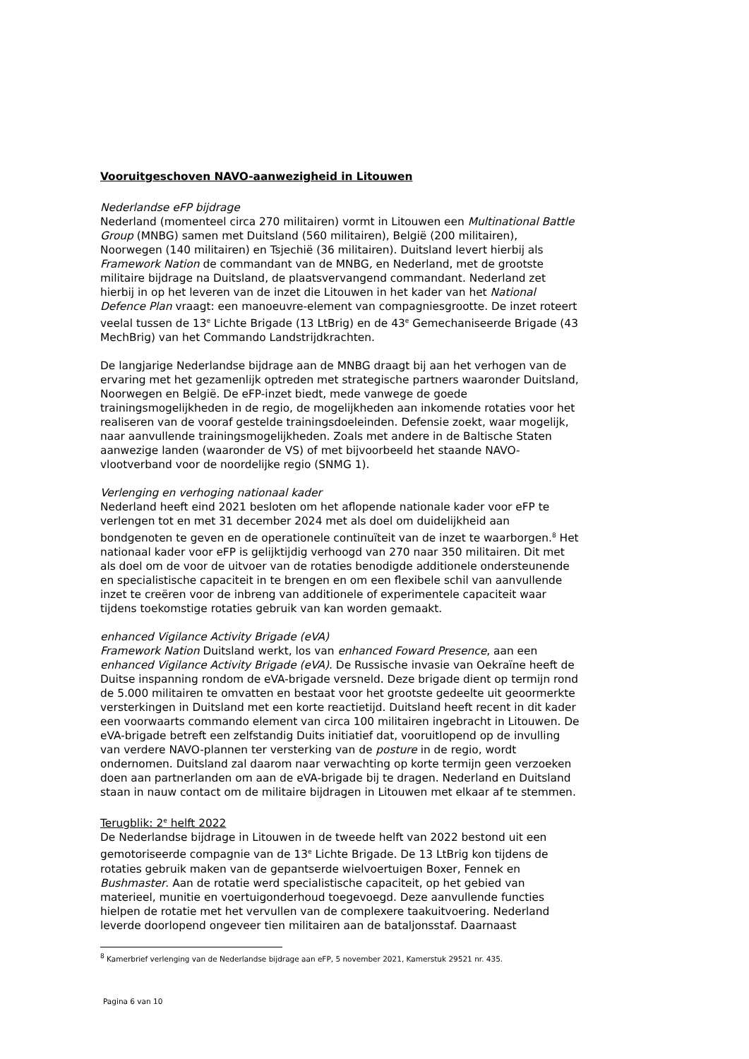Vooruitgeschoven NAVO-aanwezigheid in Litouwen
Nederlandse eFP bijdrage
Nederland (momenteel circa 270 militairen) vormt in Litouwen een Multinational Battle Group (MNBG) samen met Duitsland (560 militairen), België (200 militairen), Noorwegen (140 militairen) en Tsjechië (36 militairen). Duitsland levert hierbij als Framework Nation de commandant van de MNBG, en Nederland, met de grootste militaire bijdrage na Duitsland, de plaatsvervangend commandant. Nederland zet hierbij in op het leveren van de inzet die Litouwen in het kader van het National Defence Plan vraagt: een manoeuvre-element van compagniesgrootte. De inzet roteert veelal tussen de 13<sup>e</sup> Lichte Brigade (13 LtBrig) en de 43<sup>e</sup> Gemechaniseerde Brigade (43 MechBrig) van het Commando Landstrijdkrachten.
De langjarige Nederlandse bijdrage aan de MNBG draagt bij aan het verhogen van de ervaring met het gezamenlijk optreden met strategische partners waaronder Duitsland, Noorwegen en België. De eFP-inzet biedt, mede vanwege de goede trainingsmogelijkheden in de regio, de mogelijkheden aan inkomende rotaties voor het realiseren van de vooraf gestelde trainingsdoeleinden. Defensie zoekt, waar mogelijk, naar aanvullende trainingsmogelijkheden. Zoals met andere in de Baltische Staten aanwezige landen (waaronder de VS) of met bijvoorbeeld het staande NAVO-vlootverband voor de noordelijke regio (SNMG 1).
Verlenging en verhoging nationaal kader
Nederland heeft eind 2021 besloten om het aflopende nationale kader voor eFP te verlengen tot en met 31 december 2024 met als doel om duidelijkheid aan bondgenoten te geven en de operationele continuïteit van de inzet te waarborgen.<sup>8</sup> Het nationaal kader voor eFP is gelijktijdig verhoogd van 270 naar 350 militairen. Dit met als doel om de voor de uitvoer van de rotaties benodigde additionele ondersteunende en specialistische capaciteit in te brengen en om een flexibele schil van aanvullende inzet te creëren voor de inbreng van additionele of experimentele capaciteit waar tijdens toekomstige rotaties gebruik van kan worden gemaakt.
enhanced Vigilance Activity Brigade (eVA)
Framework Nation Duitsland werkt, los van enhanced Foward Presence, aan een enhanced Vigilance Activity Brigade (eVA). De Russische invasie van Oekraïne heeft de Duitse inspanning rondom de eVA-brigade versneld. Deze brigade dient op termijn rond de 5.000 militairen te omvatten en bestaat voor het grootste gedeelte uit geoormerkte versterkingen in Duitsland met een korte reactietijd. Duitsland heeft recent in dit kader een voorwaarts commando element van circa 100 militairen ingebracht in Litouwen. De eVA-brigade betreft een zelfstandig Duits initiatief dat, vooruitlopend op de invulling van verdere NAVO-plannen ter versterking van de posture in de regio, wordt ondernomen. Duitsland zal daarom naar verwachting op korte termijn geen verzoeken doen aan partnerlanden om aan de eVA-brigade bij te dragen. Nederland en Duitsland staan in nauw contact om de militaire bijdragen in Litouwen met elkaar af te stemmen.
Terugblik: 2<sup>e</sup> helft 2022
De Nederlandse bijdrage in Litouwen in de tweede helft van 2022 bestond uit een gemotoriseerde compagnie van de 13<sup>e</sup> Lichte Brigade. De 13 LtBrig kon tijdens de rotaties gebruik maken van de gepantserde wielvoertuigen Boxer, Fennek en Bushmaster. Aan de rotatie werd specialistische capaciteit, op het gebied van materieel, munitie en voertuigonderhoud toegevoegd. Deze aanvullende functies hielpen de rotatie met het vervullen van de complexere taakuitvoering. Nederland leverde doorlopend ongeveer tien militairen aan de bataljonsstaf. Daarnaast
<sup>8</sup> Kamerbrief verlenging van de Nederlandse bijdrage aan eFP, 5 november 2021, Kamerstuk 29521 nr. 435.
Pagina 6 van 10